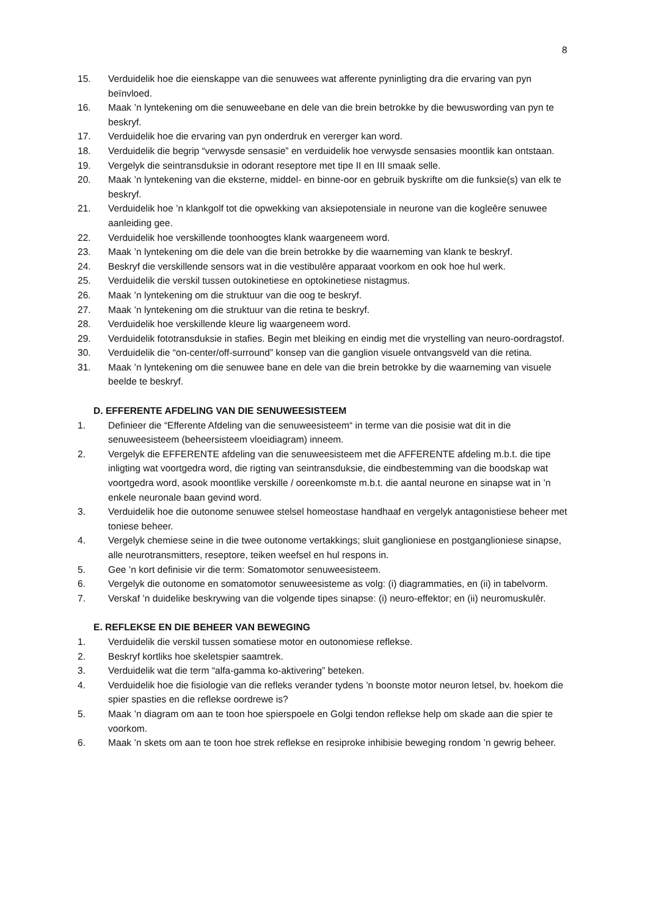8
15. Verduidelik hoe die eienskappe van die senuwees wat afferente pyninligting dra die ervaring van pyn beïnvloed.
16. Maak ’n lyntekening om die senuweebane en dele van die brein betrokke by die bewuswording van pyn te beskryf.
17. Verduidelik hoe die ervaring van pyn onderdruk en vererger kan word.
18. Verduidelik die begrip “verwysde sensasie” en verduidelik hoe verwysde sensasies moontlik kan ontstaan.
19. Vergelyk die seintransduksie in odorant reseptore met tipe II en III smaak selle.
20. Maak ’n lyntekening van die eksterne, middel- en binne-oor en gebruik byskrifte om die funksie(s) van elk te beskryf.
21. Verduidelik hoe ’n klankgolf tot die opwekking van aksiepotensiale in neurone van die kogleêre senuwee aanleiding gee.
22. Verduidelik hoe verskillende toonhoogtes klank waargeneem word.
23. Maak ’n lyntekening om die dele van die brein betrokke by die waarneming van klank te beskryf.
24. Beskryf die verskillende sensors wat in die vestibulêre apparaat voorkom en ook hoe hul werk.
25. Verduidelik die verskil tussen outokinetiese en optokinetiese nistagmus.
26. Maak ’n lyntekening om die struktuur van die oog te beskryf.
27. Maak ’n lyntekening om die struktuur van die retina te beskryf.
28. Verduidelik hoe verskillende kleure lig waargeneem word.
29. Verduidelik fototransduksie in stafies. Begin met bleiking en eindig met die vrystelling van neuro-oordragstof.
30. Verduidelik die “on-center/off-surround” konsep van die ganglion visuele ontvangsveld van die retina.
31. Maak ’n lyntekening om die senuwee bane en dele van die brein betrokke by die waarneming van visuele beelde te beskryf.
D. EFFERENTE AFDELING VAN DIE SENUWEESISTEEM
1. Definieer die “Efferente Afdeling van die senuweesisteem“ in terme van die posisie wat dit in die senuweesisteem (beheersisteem vloeidiagram) inneem.
2. Vergelyk die EFFERENTE afdeling van die senuweesisteem met die AFFERENTE afdeling m.b.t. die tipe inligting wat voortgedra word, die rigting van seintransduksie, die eindbestemming van die boodskap wat voortgedra word, asook moontlike verskille / ooreenkomste m.b.t. die aantal neurone en sinapse wat in ’n enkele neuronale baan gevind word.
3. Verduidelik hoe die outonome senuwee stelsel homeostase handhaaf en vergelyk antagonistiese beheer met toniese beheer.
4. Vergelyk chemiese seine in die twee outonome vertakkings; sluit ganglioniese en postganglioniese sinapse, alle neurotransmitters, reseptore, teiken weefsel en hul respons in.
5. Gee ’n kort definisie vir die term: Somatomotor senuweesisteem.
6. Vergelyk die outonome en somatomotor senuweesisteme as volg: (i) diagrammaties, en (ii) in tabelvorm.
7. Verskaf ’n duidelike beskrywing van die volgende tipes sinapse: (i) neuro-effektor; en (ii) neuromuskulêr.
E. REFLEKSE EN DIE BEHEER VAN BEWEGING
1. Verduidelik die verskil tussen somatiese motor en outonomiese reflekse.
2. Beskryf kortliks hoe skeletspier saamtrek.
3. Verduidelik wat die term “alfa-gamma ko-aktivering” beteken.
4. Verduidelik hoe die fisiologie van die refleks verander tydens ’n boonste motor neuron letsel, bv. hoekom die spier spasties en die reflekse oordrewe is?
5. Maak ’n diagram om aan te toon hoe spierspoele en Golgi tendon reflekse help om skade aan die spier te voorkom.
6. Maak ’n skets om aan te toon hoe strek reflekse en resiproke inhibisie beweging rondom ’n gewrig beheer.